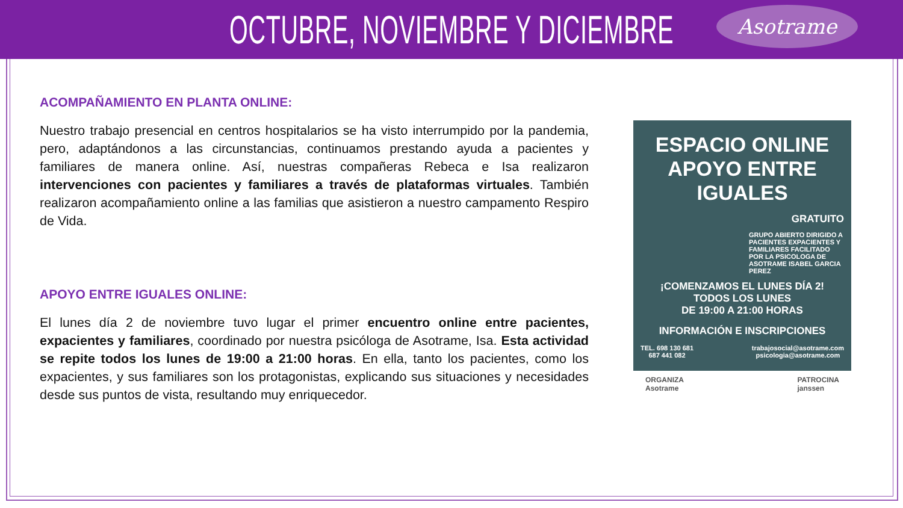OCTUBRE, NOVIEMBRE Y DICIEMBRE
Asotrame
ACOMPAÑAMIENTO EN PLANTA ONLINE:
Nuestro trabajo presencial en centros hospitalarios se ha visto interrumpido por la pandemia, pero, adaptándonos a las circunstancias, continuamos prestando ayuda a pacientes y familiares de manera online. Así, nuestras compañeras Rebeca e Isa realizaron intervenciones con pacientes y familiares a través de plataformas virtuales. También realizaron acompañamiento online a las familias que asistieron a nuestro campamento Respiro de Vida.
APOYO ENTRE IGUALES ONLINE:
El lunes día 2 de noviembre tuvo lugar el primer encuentro online entre pacientes, expacientes y familiares, coordinado por nuestra psicóloga de Asotrame, Isa. Esta actividad se repite todos los lunes de 19:00 a 21:00 horas. En ella, tanto los pacientes, como los expacientes, y sus familiares son los protagonistas, explicando sus situaciones y necesidades desde sus puntos de vista, resultando muy enriquecedor.
ESPACIO ONLINE
APOYO ENTRE
IGUALES
GRATUITO
GRUPO ABIERTO DIRIGIDO A PACIENTES EXPACIENTES Y FAMILIARES FACILITADO POR LA PSICOLOGA DE ASOTRAME ISABEL GARCIA PEREZ
¡COMENZAMOS EL LUNES DÍA 2!
TODOS LOS LUNES
DE 19:00 A 21:00 HORAS
INFORMACIÓN E INSCRIPCIONES
TEL. 698 130 681
687 441 082 trabajosocial@asotrame.com
psicologia@asotrame.com
ORGANIZA
Asotrame PATROCINA
janssen